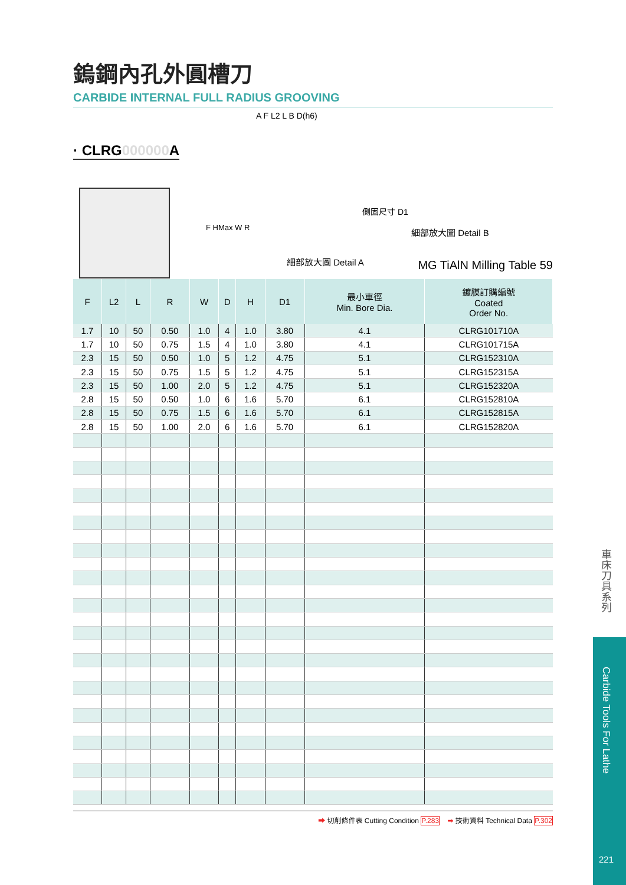鎢鋼內孔外圓槽刀
CARBIDE INTERNAL FULL RADIUS GROOVING
· CLRG000000 A
A F L2 L B D(h6)
F HMax W R
細部放大圖 Detail A
側固尺寸 D1
細部放大圖 Detail B
MG TiAlN Milling Table 59
| F | L2 | L | R | W | D | H | D1 | 最小車徑 Min. Bore Dia. | 鍍膜訂購編號 Coated Order No. |
| --- | --- | --- | --- | --- | --- | --- | --- | --- | --- |
| 1.7 | 10 | 50 | 0.50 | 1.0 | 4 | 1.0 | 3.80 | 4.1 | CLRG101710A |
| 1.7 | 10 | 50 | 0.75 | 1.5 | 4 | 1.0 | 3.80 | 4.1 | CLRG101715A |
| 2.3 | 15 | 50 | 0.50 | 1.0 | 5 | 1.2 | 4.75 | 5.1 | CLRG152310A |
| 2.3 | 15 | 50 | 0.75 | 1.5 | 5 | 1.2 | 4.75 | 5.1 | CLRG152315A |
| 2.3 | 15 | 50 | 1.00 | 2.0 | 5 | 1.2 | 4.75 | 5.1 | CLRG152320A |
| 2.8 | 15 | 50 | 0.50 | 1.0 | 6 | 1.6 | 5.70 | 6.1 | CLRG152810A |
| 2.8 | 15 | 50 | 0.75 | 1.5 | 6 | 1.6 | 5.70 | 6.1 | CLRG152815A |
| 2.8 | 15 | 50 | 1.00 | 2.0 | 6 | 1.6 | 5.70 | 6.1 | CLRG152820A |
➡ 切削條件表 Cutting Condition P.283 ➡ 技術資料 Technical Data P.302
車床刀具系列
Carbide Tools For Lathe
221